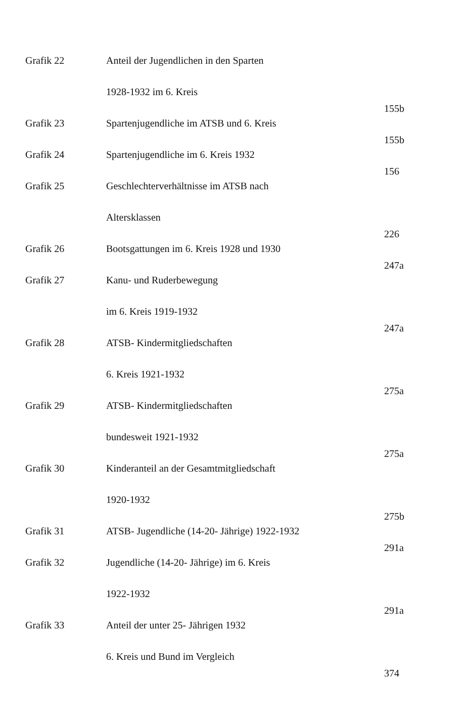| Grafik 22 | Anteil der Jugendlichen in den Sparten | |
| | 1928-1932 im 6. Kreis | 155b |
| Grafik 23 | Spartenjugendliche im ATSB und 6. Kreis | 155b |
| Grafik 24 | Spartenjugendliche im 6. Kreis 1932 | 156 |
| Grafik 25 | Geschlechterverhältnisse im ATSB nach | |
| | Altersklassen | 226 |
| Grafik 26 | Bootsgattungen im 6. Kreis 1928 und 1930 | 247a |
| Grafik 27 | Kanu- und Ruderbewegung | |
| | im 6. Kreis 1919-1932 | 247a |
| Grafik 28 | ATSB- Kindermitgliedschaften | |
| | 6. Kreis 1921-1932 | 275a |
| Grafik 29 | ATSB- Kindermitgliedschaften | |
| | bundesweit 1921-1932 | 275a |
| Grafik 30 | Kinderanteil an der Gesamtmitgliedschaft | |
| | 1920-1932 | 275b |
| Grafik 31 | ATSB- Jugendliche (14-20- Jährige) 1922-1932 | 291a |
| Grafik 32 | Jugendliche (14-20- Jährige) im 6. Kreis | |
| | 1922-1932 | 291a |
| Grafik 33 | Anteil der unter 25- Jährigen 1932 | |
| | 6. Kreis und Bund im Vergleich | 374 |